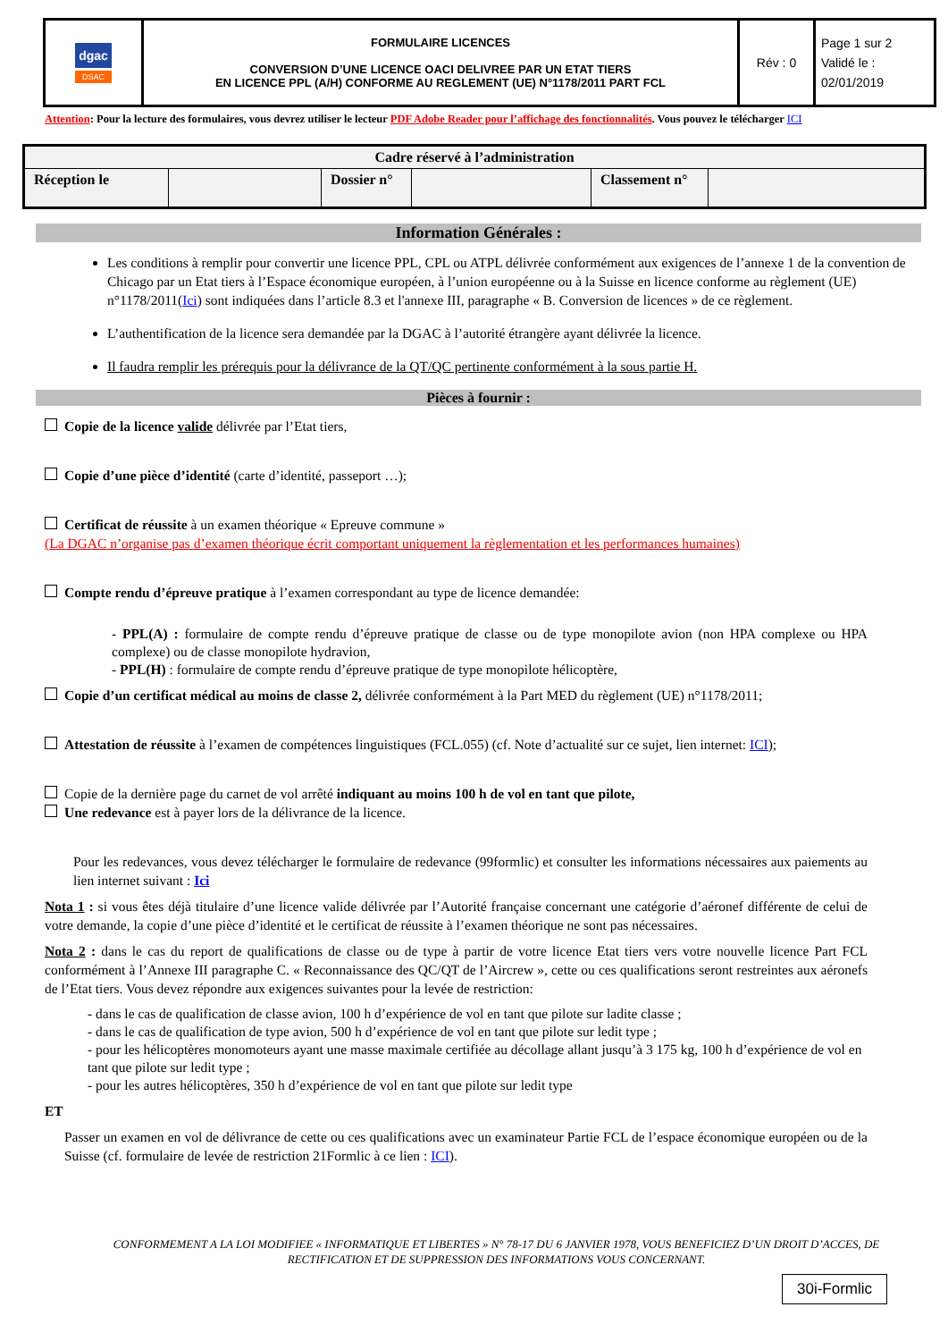| dgac DSAC | FORMULAIRE LICENCES CONVERSION D’UNE LICENCE OACI DELIVREE PAR UN ETAT TIERS EN LICENCE PPL (A/H) CONFORME AU REGLEMENT (UE) N°1178/2011 PART FCL | Rév : 0 | Page 1 sur 2 Validé le : 02/01/2019 |
Attention: Pour la lecture des formulaires, vous devrez utiliser le lecteur PDF Adobe Reader pour l’affichage des fonctionnalités. Vous pouvez le télécharger ICI
| Cadre réservé à l’administration | | | | | |
| Réception le | | Dossier n° | | Classement n° | |
Information Générales :
Les conditions à remplir pour convertir une licence PPL, CPL ou ATPL délivrée conformément aux exigences de l’annexe 1 de la convention de Chicago par un Etat tiers à l’Espace économique européen, à l’union européenne ou à la Suisse en licence conforme au règlement (UE) n°1178/2011(Ici) sont indiquées dans l’article 8.3 et l'annexe III, paragraphe « B. Conversion de licences » de ce règlement.
L’authentification de la licence sera demandée par la DGAC à l’autorité étrangère ayant délivrée la licence.
Il faudra remplir les prérequis pour la délivrance de la QT/QC pertinente conformément à la sous partie H.
Pièces à fournir :
Copie de la licence valide délivrée par l’Etat tiers,
Copie d’une pièce d’identité (carte d’identité, passeport …);
Certificat de réussite à un examen théorique « Epreuve commune »
(La DGAC n’organise pas d’examen théorique écrit comportant uniquement la règlementation et les performances humaines)
Compte rendu d’épreuve pratique à l’examen correspondant au type de licence demandée:
- PPL(A) : formulaire de compte rendu d’épreuve pratique de classe ou de type monopilote avion (non HPA complexe ou HPA complexe) ou de classe monopilote hydravion,
- PPL(H) : formulaire de compte rendu d’épreuve pratique de type monopilote hélicoptère,
Copie d’un certificat médical au moins de classe 2, délivrée conformément à la Part MED du règlement (UE) n°1178/2011;
Attestation de réussite à l’examen de compétences linguistiques (FCL.055) (cf. Note d’actualité sur ce sujet, lien internet: ICI);
Copie de la dernière page du carnet de vol arrêté indiquant au moins 100 h de vol en tant que pilote,
Une redevance est à payer lors de la délivrance de la licence.
Pour les redevances, vous devez télécharger le formulaire de redevance (99formlic) et consulter les informations nécessaires aux paiements au lien internet suivant : Ici
Nota 1 : si vous êtes déjà titulaire d’une licence valide délivrée par l’Autorité française concernant une catégorie d’aéronef différente de celui de votre demande, la copie d’une pièce d’identité et le certificat de réussite à l’examen théorique ne sont pas nécessaires.
Nota 2 : dans le cas du report de qualifications de classe ou de type à partir de votre licence Etat tiers vers votre nouvelle licence Part FCL conformément à l’Annexe III paragraphe C. « Reconnaissance des QC/QT de l’Aircrew », cette ou ces qualifications seront restreintes aux aéronefs de l’Etat tiers. Vous devez répondre aux exigences suivantes pour la levée de restriction:
- dans le cas de qualification de classe avion, 100 h d’expérience de vol en tant que pilote sur ladite classe ;
- dans le cas de qualification de type avion, 500 h d’expérience de vol en tant que pilote sur ledit type ;
- pour les hélicoptères monomoteurs ayant une masse maximale certifiée au décollage allant jusqu’à 3 175 kg, 100 h d’expérience de vol en tant que pilote sur ledit type ;
- pour les autres hélicoptères, 350 h d’expérience de vol en tant que pilote sur ledit type
ET
Passer un examen en vol de délivrance de cette ou ces qualifications avec un examinateur Partie FCL de l’espace économique européen ou de la Suisse (cf. formulaire de levée de restriction 21Formlic à ce lien : ICI).
CONFORMEMENT A LA LOI MODIFIEE « INFORMATIQUE ET LIBERTES » N° 78-17 DU 6 JANVIER 1978, VOUS BENEFICIEZ D’UN DROIT D’ACCES, DE RECTIFICATION ET DE SUPPRESSION DES INFORMATIONS VOUS CONCERNANT.
30i-Formlic